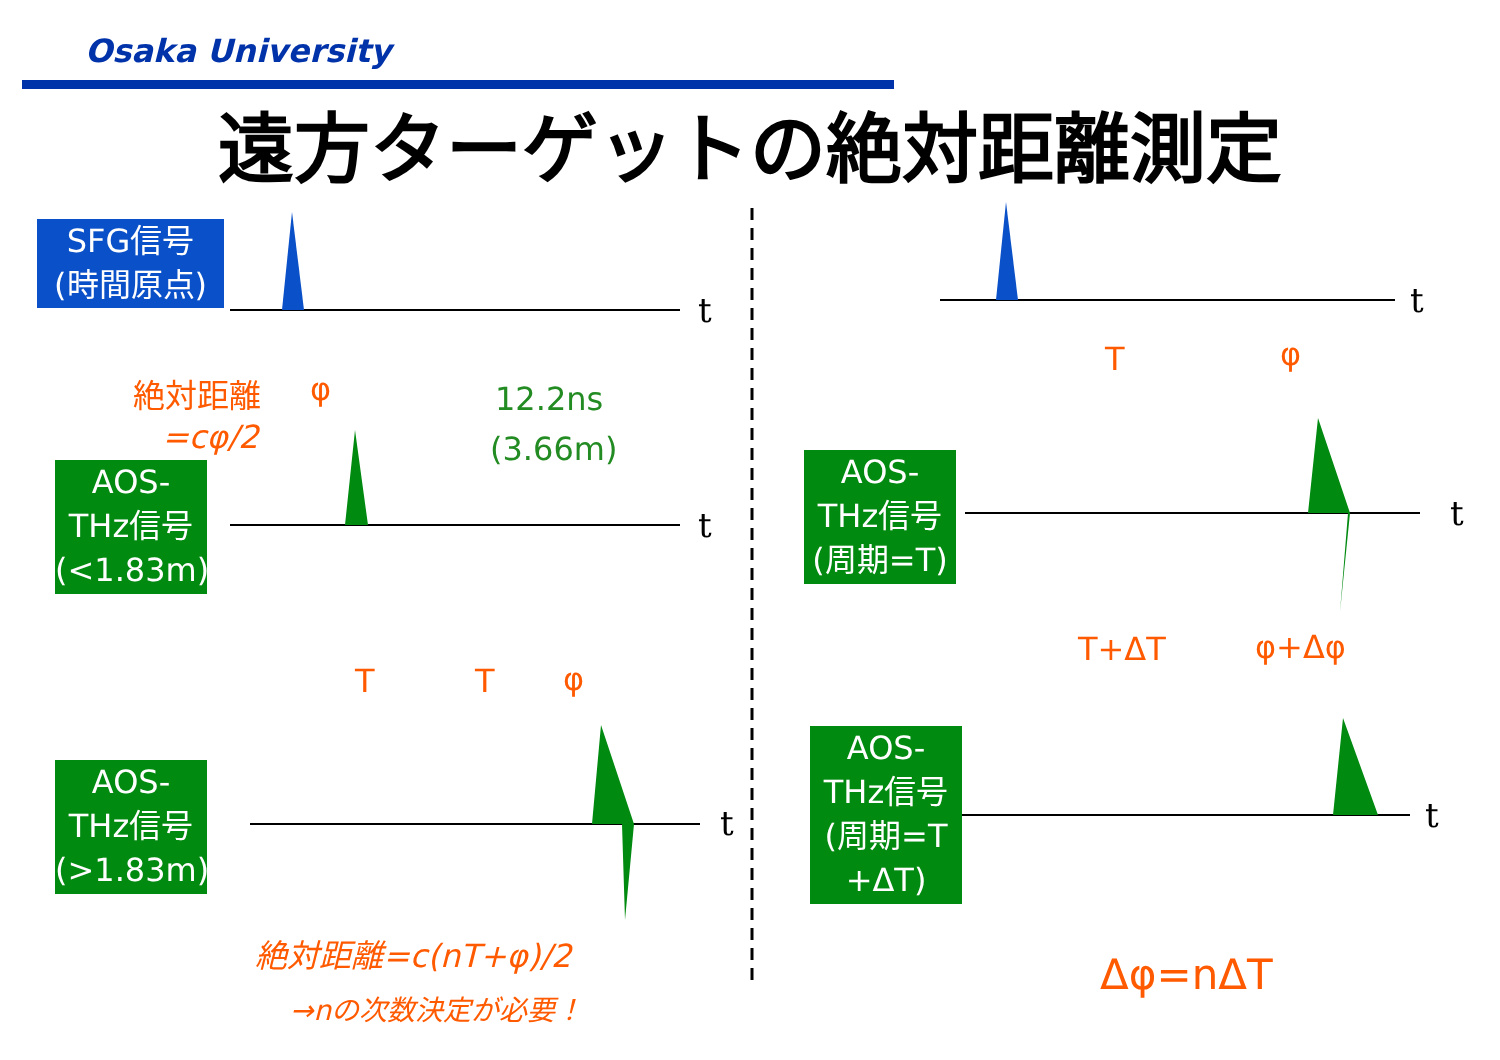Osaka University
遠方ターゲットの絶対距離測定
SFG信号
(時間原点)
AOS-
THz信号
(<1.83m)
AOS-
THz信号
(>1.83m)
AOS-
THz信号
(周期=T)
AOS-
THz信号
(周期=T
+ΔT)
絶対距離
=cφ/2
φ 12.2ns
(3.66m)
T T φ
絶対距離=c(nT+φ)/2
→nの次数決定が必要！
T φ
T+ΔT φ+Δφ
Δφ=nΔT
t
t
t
t
t
t